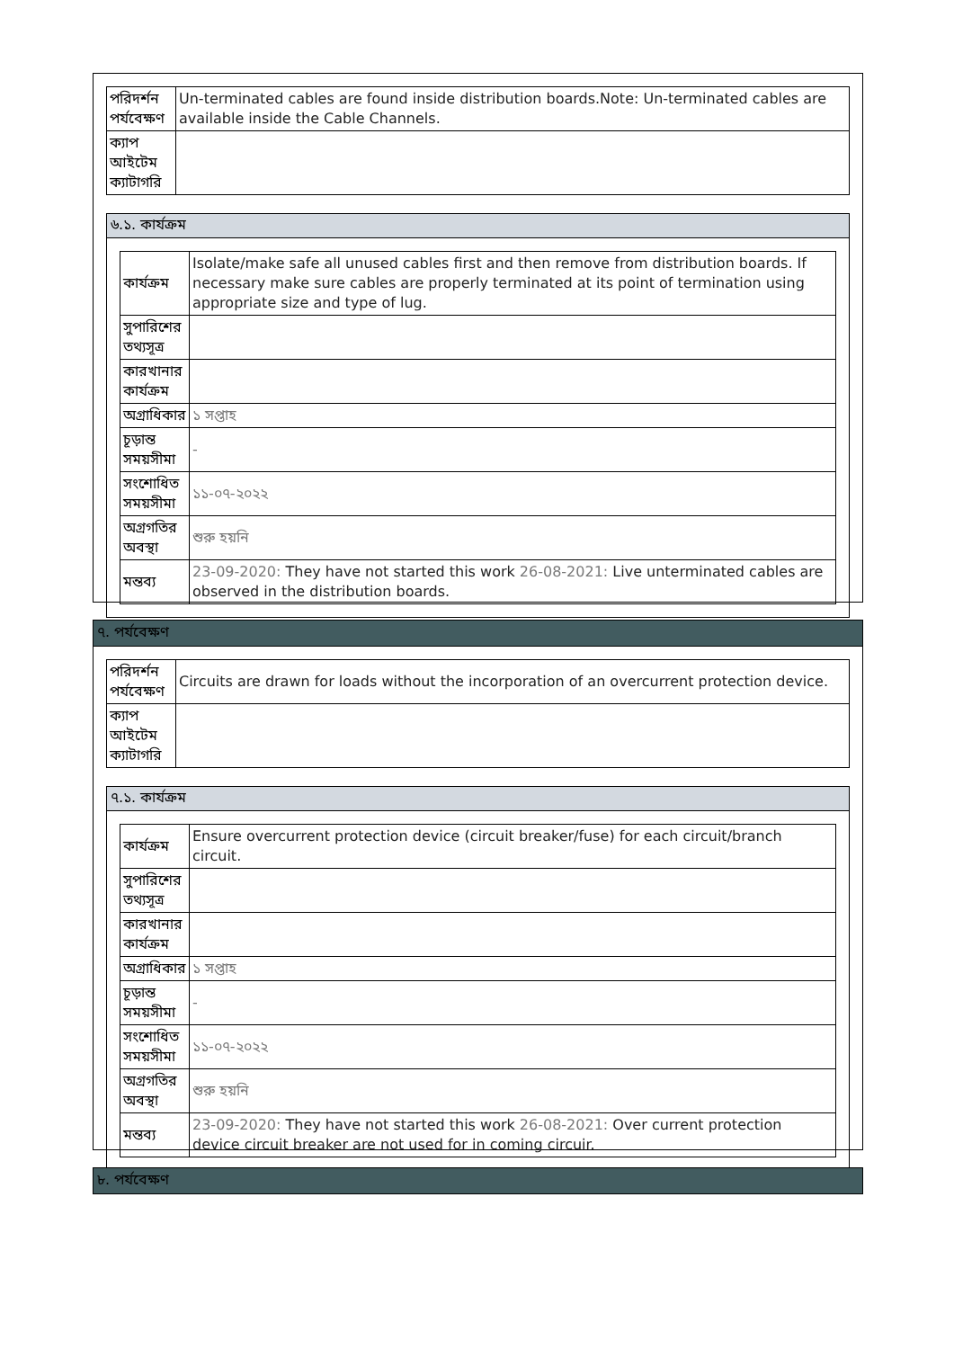| পরিদর্শন পর্যবেক্ষণ | Un-terminated cables are found inside distribution boards.Note: Un-terminated cables are available inside the Cable Channels. |
| ক্যাপ আইটেম ক্যাটাগরি | |
৬.১. কার্যক্রম
| কার্যক্রম | Isolate/make safe all unused cables first and then remove from distribution boards. If necessary make sure cables are properly terminated at its point of termination using appropriate size and type of lug. |
| সুপারিশের তথ্যসূত্র | |
| কারখানার কার্যক্রম | |
| অগ্রাধিকার | ১ সপ্তাহ |
| চূড়ান্ত সময়সীমা | - |
| সংশোধিত সময়সীমা | ১১-০৭-২০২২ |
| অগ্রগতির অবস্থা | শুরু হয়নি |
| মন্তব্য | 23-09-2020: They have not started this work 26-08-2021: Live unterminated cables are observed in the distribution boards. |
৭. পর্যবেক্ষণ
| পরিদর্শন পর্যবেক্ষণ | Circuits are drawn for loads without the incorporation of an overcurrent protection device. |
| ক্যাপ আইটেম ক্যাটাগরি | |
৭.১. কার্যক্রম
| কার্যক্রম | Ensure overcurrent protection device (circuit breaker/fuse) for each circuit/branch circuit. |
| সুপারিশের তথ্যসূত্র | |
| কারখানার কার্যক্রম | |
| অগ্রাধিকার | ১ সপ্তাহ |
| চূড়ান্ত সময়সীমা | - |
| সংশোধিত সময়সীমা | ১১-০৭-২০২২ |
| অগ্রগতির অবস্থা | শুরু হয়নি |
| মন্তব্য | 23-09-2020: They have not started this work 26-08-2021: Over current protection device circuit breaker are not used for in coming circuir. |
৮. পর্যবেক্ষণ